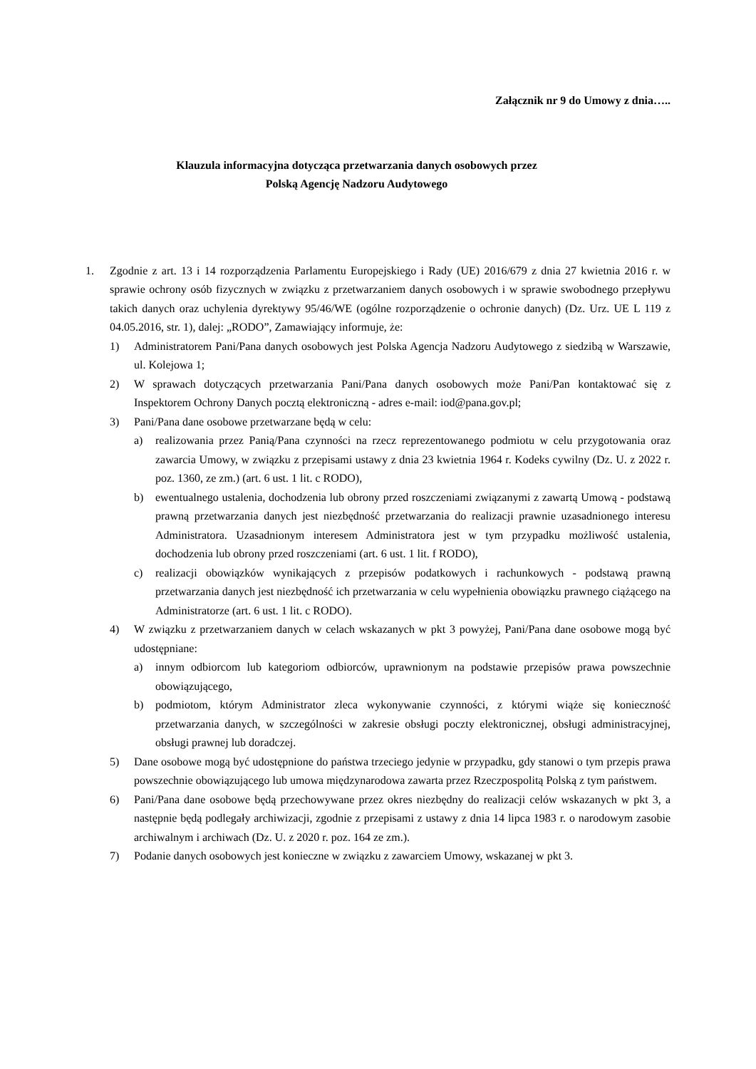Załącznik nr 9 do Umowy z dnia…..
Klauzula informacyjna dotycząca przetwarzania danych osobowych przez
Polską Agencję Nadzoru Audytowego
1. Zgodnie z art. 13 i 14 rozporządzenia Parlamentu Europejskiego i Rady (UE) 2016/679 z dnia 27 kwietnia 2016 r. w sprawie ochrony osób fizycznych w związku z przetwarzaniem danych osobowych i w sprawie swobodnego przepływu takich danych oraz uchylenia dyrektywy 95/46/WE (ogólne rozporządzenie o ochronie danych) (Dz. Urz. UE L 119 z 04.05.2016, str. 1), dalej: „RODO”, Zamawiający informuje, że:
1) Administratorem Pani/Pana danych osobowych jest Polska Agencja Nadzoru Audytowego z siedzibą w Warszawie, ul. Kolejowa 1;
2) W sprawach dotyczących przetwarzania Pani/Pana danych osobowych może Pani/Pan kontaktować się z Inspektorem Ochrony Danych pocztą elektroniczną - adres e-mail: iod@pana.gov.pl;
3) Pani/Pana dane osobowe przetwarzane będą w celu:
a) realizowania przez Panią/Pana czynności na rzecz reprezentowanego podmiotu w celu przygotowania oraz zawarcia Umowy, w związku z przepisami ustawy z dnia 23 kwietnia 1964 r. Kodeks cywilny (Dz. U. z 2022 r. poz. 1360, ze zm.) (art. 6 ust. 1 lit. c RODO),
b) ewentualnego ustalenia, dochodzenia lub obrony przed roszczeniami związanymi z zawartą Umową - podstawą prawną przetwarzania danych jest niezbędność przetwarzania do realizacji prawnie uzasadnionego interesu Administratora. Uzasadnionym interesem Administratora jest w tym przypadku możliwość ustalenia, dochodzenia lub obrony przed roszczeniami (art. 6 ust. 1 lit. f RODO),
c) realizacji obowiązków wynikających z przepisów podatkowych i rachunkowych - podstawą prawną przetwarzania danych jest niezbędność ich przetwarzania w celu wypełnienia obowiązku prawnego ciążącego na Administratorze (art. 6 ust. 1 lit. c RODO).
4) W związku z przetwarzaniem danych w celach wskazanych w pkt 3 powyżej, Pani/Pana dane osobowe mogą być udostępniane:
a) innym odbiorcom lub kategoriom odbiorców, uprawnionym na podstawie przepisów prawa powszechnie obowiązującego,
b) podmiotom, którym Administrator zleca wykonywanie czynności, z którymi wiąże się konieczność przetwarzania danych, w szczególności w zakresie obsługi poczty elektronicznej, obsługi administracyjnej, obsługi prawnej lub doradczej.
5) Dane osobowe mogą być udostępnione do państwa trzeciego jedynie w przypadku, gdy stanowi o tym przepis prawa powszechnie obowiązującego lub umowa międzynarodowa zawarta przez Rzeczpospolitą Polską z tym państwem.
6) Pani/Pana dane osobowe będą przechowywane przez okres niezbędny do realizacji celów wskazanych w pkt 3, a następnie będą podlegały archiwizacji, zgodnie z przepisami z ustawy z dnia 14 lipca 1983 r. o narodowym zasobie archiwalnym i archiwach (Dz. U. z 2020 r. poz. 164 ze zm.).
7) Podanie danych osobowych jest konieczne w związku z zawarciem Umowy, wskazanej w pkt 3.